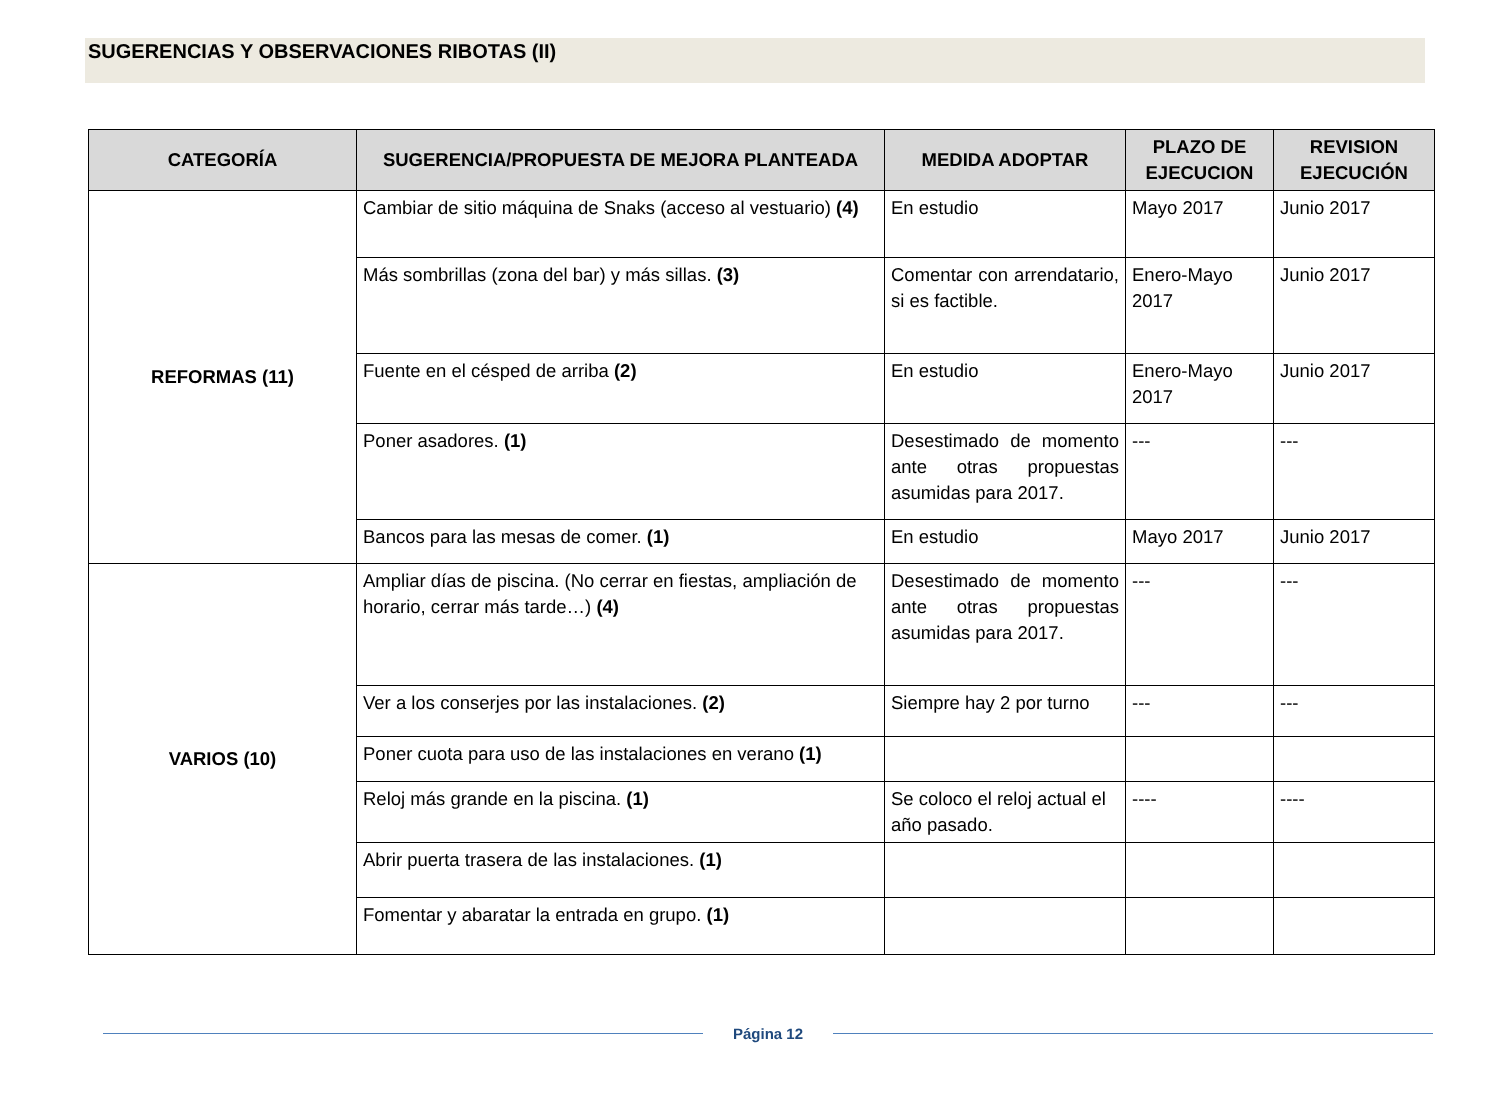SUGERENCIAS Y OBSERVACIONES RIBOTAS (II)
| CATEGORÍA | SUGERENCIA/PROPUESTA DE MEJORA PLANTEADA | MEDIDA ADOPTAR | PLAZO DE EJECUCION | REVISION EJECUCIÓN |
| --- | --- | --- | --- | --- |
| REFORMAS (11) | Cambiar de sitio máquina de Snaks (acceso al vestuario) (4) | En estudio | Mayo 2017 | Junio 2017 |
| | Más sombrillas (zona del bar) y más sillas. (3) | Comentar con arrendatario, si es factible. | Enero-Mayo 2017 | Junio 2017 |
| | Fuente en el césped de arriba (2) | En estudio | Enero-Mayo 2017 | Junio 2017 |
| | Poner asadores. (1) | Desestimado de momento ante otras propuestas asumidas para 2017. | --- | --- |
| | Bancos para las mesas de comer. (1) | En estudio | Mayo 2017 | Junio 2017 |
| VARIOS (10) | Ampliar días de piscina. (No cerrar en fiestas, ampliación de horario, cerrar más tarde…) (4) | Desestimado de momento ante otras propuestas asumidas para 2017. | --- | --- |
| | Ver a los conserjes por las instalaciones. (2) | Siempre hay 2 por turno | --- | --- |
| | Poner cuota para uso de las instalaciones en verano (1) | | | |
| | Reloj más grande en la piscina. (1) | Se coloco el reloj actual el año pasado. | ---- | ---- |
| | Abrir puerta trasera de las instalaciones. (1) | | | |
| | Fomentar y abaratar la entrada en grupo. (1) | | | |
Página 12